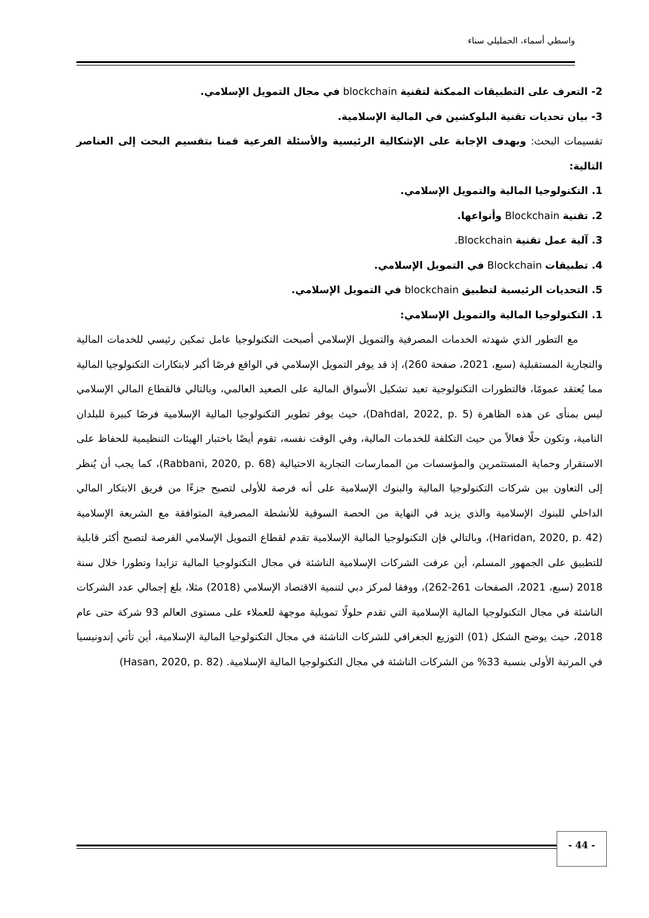واسطي أسماء، الحمليلي سناء
2- التعرف على التطبيقات الممكنة لتقنية blockchain في مجال التمويل الإسلامي.
3- بيان تحديات تقنية البلوكشين في المالية الإسلامية.
تقسيمات البحث: وبهدف الإجابة على الإشكالية الرئيسية والأسئلة الفرعية قمنا بتقسيم البحث إلى العناصر التالية:
1. التكنولوجيا المالية والتمويل الإسلامي.
2. تقنية Blockchain وأنواعها.
3. آلية عمل تقنية Blockchain.
4. تطبيقات Blockchain في التمويل الإسلامي.
5. التحديات الرئيسية لتطبيق blockchain في التمويل الإسلامي.
1. التكنولوجيا المالية والتمويل الإسلامي:
مع التطور الذي شهدته الخدمات المصرفية والتمويل الإسلامي أصبحت التكنولوجيا عامل تمكين رئيسي للخدمات المالية والتجارية المستقبلية (سبع، 2021، صفحة 260)، إذ قد يوفر التمويل الإسلامي في الواقع فرصًا أكبر لابتكارات التكنولوجيا المالية مما يُعتقد عمومًا، فالتطورات التكنولوجية تعيد تشكيل الأسواق المالية على الصعيد العالمي، وبالتالي فالقطاع المالي الإسلامي ليس بمنأى عن هذه الظاهرة (Dahdal, 2022, p. 5)، حيث يوفر تطوير التكنولوجيا المالية الإسلامية فرصًا كبيرة للبلدان النامية، وتكون حلًا فعالاً من حيث التكلفة للخدمات المالية، وفي الوقت نفسه، تقوم أيضًا باختبار الهيئات التنظيمية للحفاظ على الاستقرار وحماية المستثمرين والمؤسسات من الممارسات التجارية الاحتيالية (Rabbani, 2020, p. 68)، كما يجب أن يُنظر إلى التعاون بين شركات التكنولوجيا المالية والبنوك الإسلامية على أنه فرصة للأولى لتصبح جزءًا من فريق الابتكار المالي الداخلي للبنوك الإسلامية والذي يزيد في النهاية من الحصة السوقية للأنشطة المصرفية المتوافقة مع الشريعة الإسلامية (Haridan, 2020, p. 42)، وبالتالي فإن التكنولوجيا المالية الإسلامية تقدم لقطاع التمويل الإسلامي الفرصة لتصبح أكثر قابلية للتطبيق على الجمهور المسلم، أين عرفت الشركات الإسلامية الناشئة في مجال التكنولوجيا المالية تزايدا وتطورا خلال سنة 2018 (سبع، 2021، الصفحات 261-262)، ووفقا لمركز دبي لتنمية الاقتصاد الإسلامي (2018) مثلا، بلغ إجمالي عدد الشركات الناشئة في مجال التكنولوجيا المالية الإسلامية التي تقدم حلولًا تمويلية موجهة للعملاء على مستوى العالم 93 شركة حتى عام 2018، حيث يوضح الشكل (01) التوزيع الجغرافي للشركات الناشئة في مجال التكنولوجيا المالية الإسلامية، أين تأتي إندونيسيا في المرتبة الأولى بنسبة 33% من الشركات الناشئة في مجال التكنولوجيا المالية الإسلامية. (Hasan, 2020, p. 82)
- 44 -